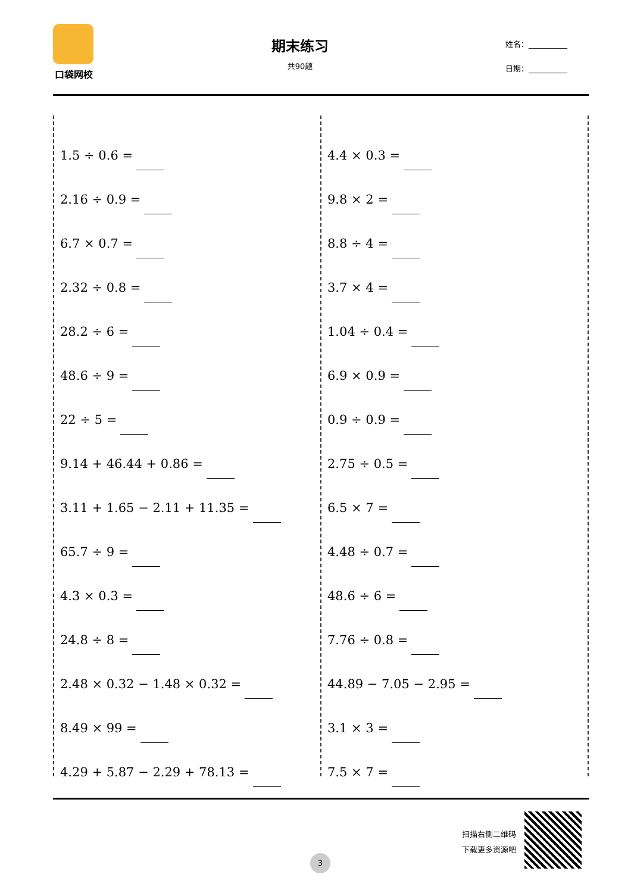口袋网校
期末练习
共90题
姓名：__________
日期：__________
1.5 ÷ 0.6 =
2.16 ÷ 0.9 =
6.7 × 0.7 =
2.32 ÷ 0.8 =
28.2 ÷ 6 =
48.6 ÷ 9 =
22 ÷ 5 =
9.14 + 46.44 + 0.86 =
3.11 + 1.65 − 2.11 + 11.35 =
65.7 ÷ 9 =
4.3 × 0.3 =
24.8 ÷ 8 =
2.48 × 0.32 − 1.48 × 0.32 =
8.49 × 99 =
4.29 + 5.87 − 2.29 + 78.13 =
4.4 × 0.3 =
9.8 × 2 =
8.8 ÷ 4 =
3.7 × 4 =
1.04 ÷ 0.4 =
6.9 × 0.9 =
0.9 ÷ 0.9 =
2.75 ÷ 0.5 =
6.5 × 7 =
4.48 ÷ 0.7 =
48.6 ÷ 6 =
7.76 ÷ 0.8 =
44.89 − 7.05 − 2.95 =
3.1 × 3 =
7.5 × 7 =
扫描右侧二维码
下载更多资源吧
3